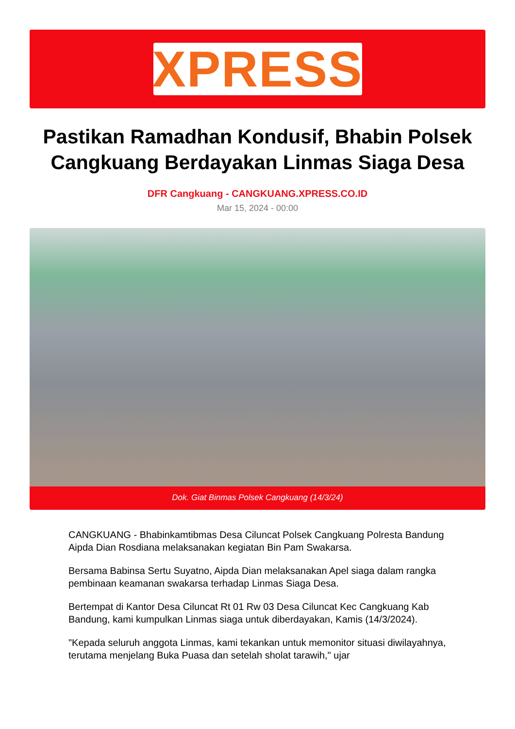XPRESS
Pastikan Ramadhan Kondusif, Bhabin Polsek Cangkuang Berdayakan Linmas Siaga Desa
DFR Cangkuang - CANGKUANG.XPRESS.CO.ID
Mar 15, 2024 - 00:00
Dok. Giat Binmas Polsek Cangkuang (14/3/24)
CANGKUANG - Bhabinkamtibmas Desa Ciluncat Polsek Cangkuang Polresta Bandung Aipda Dian Rosdiana melaksanakan kegiatan Bin Pam Swakarsa.
Bersama Babinsa Sertu Suyatno, Aipda Dian melaksanakan Apel siaga dalam rangka pembinaan keamanan swakarsa terhadap Linmas Siaga Desa.
Bertempat di Kantor Desa Ciluncat Rt 01 Rw 03 Desa Ciluncat Kec Cangkuang Kab Bandung, kami kumpulkan Linmas siaga untuk diberdayakan, Kamis (14/3/2024).
"Kepada seluruh anggota Linmas, kami tekankan untuk memonitor situasi diwilayahnya, terutama menjelang Buka Puasa dan setelah sholat tarawih," ujar